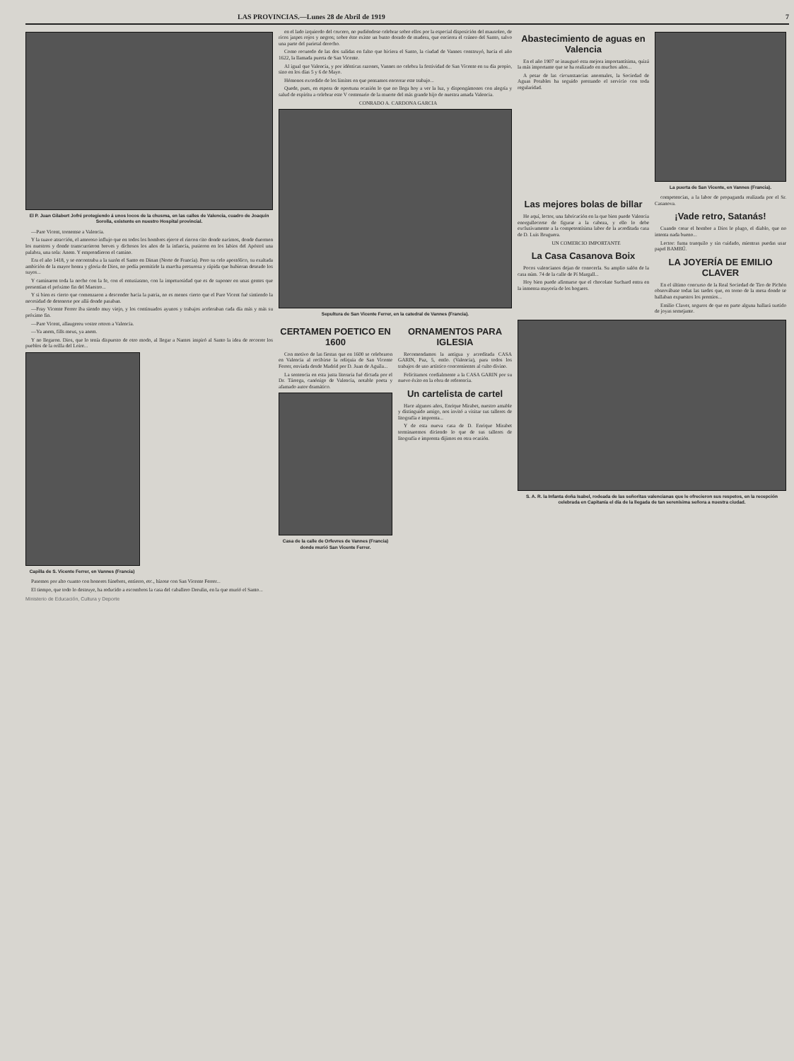LAS PROVINCIAS.—Lunes 28 de Abril de 1919 7
El P. Juan Gilabert Jofré protegiendo á unos locos de la chusma, en las calles de Valencia, cuadro de Joaquín Sorolla, existente en nuestro Hospital provincial.
—Pare Vicent, tornemse a Valencia.
Y la suave atracción, el amoroso influjo que en todos los hombres ejerce el rincon cito donde nacimos, donde duermen los nuestros y donde transcurrieron breves y dichosos los años de la infancia, pusieron en los labios del Apóstol una palabra, una sola: Anem. Y emprendieron el camino.
Era el año 1418, y se encontraba a la sazón el Santo en Dinan (Norte de Francia). Pero su celo apostólico, su exaltada ambición de la mayor honra y gloria de Dios, no podía permitirle la marcha presurosa y rápida que hubieran deseado los suyos...
Y caminaron toda la noche con la fe, con el entusiasmo, con la impetuosidad que es de suponer en unas gentes que presentían el próximo fin del Maestro...
Y si bien es cierto que comenzaron a descender hacia la patria, no es menos cierto que el Pare Vicent fué sintiendo la necesidad de detenerse por allá donde pasaban.
—Fray Vicente Ferrer iba siendo muy viejo, y los continuados ayunos y trabajos aceleraban cada día más y más su próximo fin.
—Pare Vicent, allaugereu vostre retorn a Valencia.
—Ya anem, fills meus, ya anem.
Y no llegaron. Dios, que lo tenía dispuesto de otro modo, al llegar a Nantes inspiró al Santo la idea de recorrer los pueblos de la orilla del Loire...
Capilla de S. Vicente Ferrer, en Vannes (Francia)
Pasemos por alto cuanto con honores fúnebres, entierro, etc., hízose con San Vicente Ferrer...
El tiempo, que todo lo destruye, ha reducido a escombros la casa del caballero Dreulin, en la que murió el Santo...
Ministerio de Educación, Cultura y Deporte
en el lado izquierdo del crucero, no pudiéndose celebrar sobre ellos por la especial disposición del mausoleo, de ricos jaspes rojos y negros; sobre éste existe un busto dorado de madera, que encierra el cráneo del Santo, salvo una parte del parietal derecho.
Como recuerdo de las dos salidas en falso que hiciera el Santo, la ciudad de Vannes construyó, hacia el año 1622, la llamada puerta de San Vicente.
Al igual que Valencia, y por idénticas razones, Vannes no celebra la festividad de San Vicente en su día propio, sino en los días 5 y 6 de Mayo.
Hémonos excedido de los límites en que pensamos encerrar este trabajo...
Quede, pues, en espera de oportuna ocasión lo que no llega hoy a ver la luz, y dispongámonos con alegría y salud de espíritu a celebrar este V centenario de la muerte del más grande hijo de nuestra amada Valencia.
CONRADO A. CARDONA GARCIA
Sepultura de San Vicente Ferrer, en la catedral de Vannes (Francia).
CERTAMEN POETICO EN 1600
Con motivo de las fiestas que en 1600 se celebraron en Valencia al recibirse la reliquia de San Vicente Ferrer, enviada desde Madrid por D. Juan de Aguila...
La sentencia en esta justa literaria fué dictada por el Dr. Tárrega, canónigo de Valencia, notable poeta y afamado autor dramático.
Casa de la calle de Orfevres de Vannes (Francia) donde murió San Vicente Ferrer.
ORNAMENTOS PARA IGLESIA
Recomendamos la antigua y acreditada CASA GARIN, Paz, 5, entlo. (Valencia), para todos los trabajos de uso artístico concernientes al culto divino.
Felicitamos cordialmente a la CASA GARIN por su nuevo éxito en la obra de referencia.
Un cartelista de cartel
Hace algunos años, Enrique Mirabet, nuestro amable y distinguido amigo, nos invitó a visitar sus talleres de litografía e imprenta...
Y de esta nueva casa de D. Enrique Mirabet terminaremos diciendo lo que de sus talleres de litografía e imprenta dijimos en otra ocasión.
Abastecimiento de aguas en Valencia
En el año 1907 se inauguró esta mejora importantísima, quizá la más importante que se ha realizado en muchos años...
A pesar de las circunstancias anormales, la Sociedad de Aguas Potables ha seguido prestando el servicio con toda regularidad.
La puerta de San Vicente, en Vannes (Francia).
Las mejores bolas de billar
He aquí, lector, una fabricación en la que bien puede Valencia enorgullecerse de figurar a la cabeza, y ello lo debe exclusivamente a la competentísima labor de la acreditada casa de D. Luis Bruguera.
UN COMERCIO IMPORTANTE
La Casa Casanova Boix
Pocos valencianos dejan de conocerla. Su amplio salón de la casa núm. 74 de la calle de Pí Margall...
Hoy bien puede afirmarse que el chocolate Suchard entra en la inmensa mayoría de los hogares.
competencias, a la labor de propaganda realizada por el Sr. Casanova.
¡Vade retro, Satanás!
Cuando crear el hombre a Dios le plugo, el diablo, que no intenta nada bueno...
Lector: fuma tranquilo y sin cuidado, mientras puedas usar papel BAMBÚ.
LA JOYERÍA DE EMILIO CLAVER
En el último concurso de la Real Sociedad de Tiro de Pichón observábase todas las tardes que, en torno de la mesa donde se hallaban expuestos los premios...
Emilio Claver, seguros de que en parte alguna hallará surtido de joyas semejante.
S. A. R. la Infanta doña Isabel, rodeada de las señoritas valencianas que le ofrecieron sus respetos, en la recepción celebrada en Capitanía el día de la llegada de tan serenísima señora a nuestra ciudad.